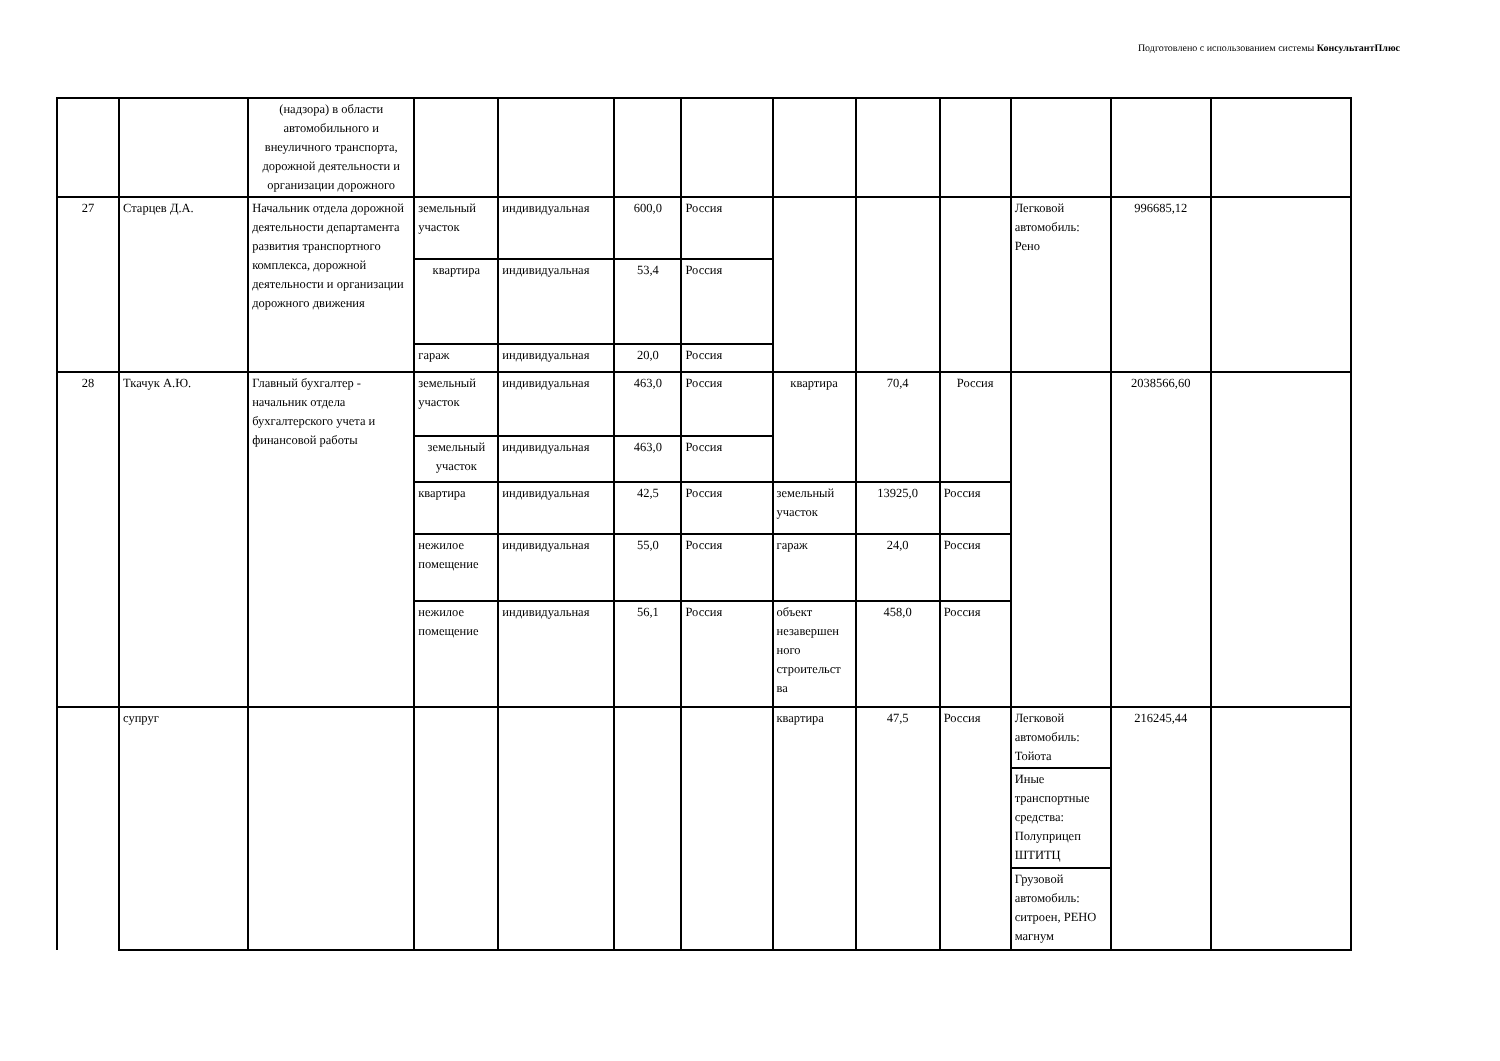Подготовлено с использованием системы КонсультантПлюс
| | | (надзора) в области автомобильного и внеуличного транспорта, дорожной деятельности и организации дорожного | | | | | | | | | | |
| 27 | Старцев Д.А. | Начальник отдела дорожной деятельности департамента развития транспортного комплекса, дорожной деятельности и организации дорожного движения | земельный участок | индивидуальная | 600,0 | Россия | | | | Легковой автомобиль: Рено | 996685,12 | |
| | | | квартира | индивидуальная | 53,4 | Россия | | | | | | |
| | | | гараж | индивидуальная | 20,0 | Россия | | | | | | |
| 28 | Ткачук А.Ю. | Главный бухгалтер - начальник отдела бухгалтерского учета и финансовой работы | земельный участок | индивидуальная | 463,0 | Россия | квартира | 70,4 | Россия | | 2038566,60 | |
| | | | земельный участок | индивидуальная | 463,0 | Россия | | | | | | |
| | | | квартира | индивидуальная | 42,5 | Россия | земельный участок | 13925,0 | Россия | | | |
| | | | нежилое помещение | индивидуальная | 55,0 | Россия | гараж | 24,0 | Россия | | | |
| | | | нежилое помещение | индивидуальная | 56,1 | Россия | объект незавершен ного строительст ва | 458,0 | Россия | | | |
| | супруг | | | | | | квартира | 47,5 | Россия | Легковой автомобиль: Тойота | 216245,44 | |
| | | | | | | | | | | Иные транспортные средства: Полуприцеп ШТИТЦ | | |
| | | | | | | | | | | Грузовой автомобиль: ситроен, РЕНО магнум | | |